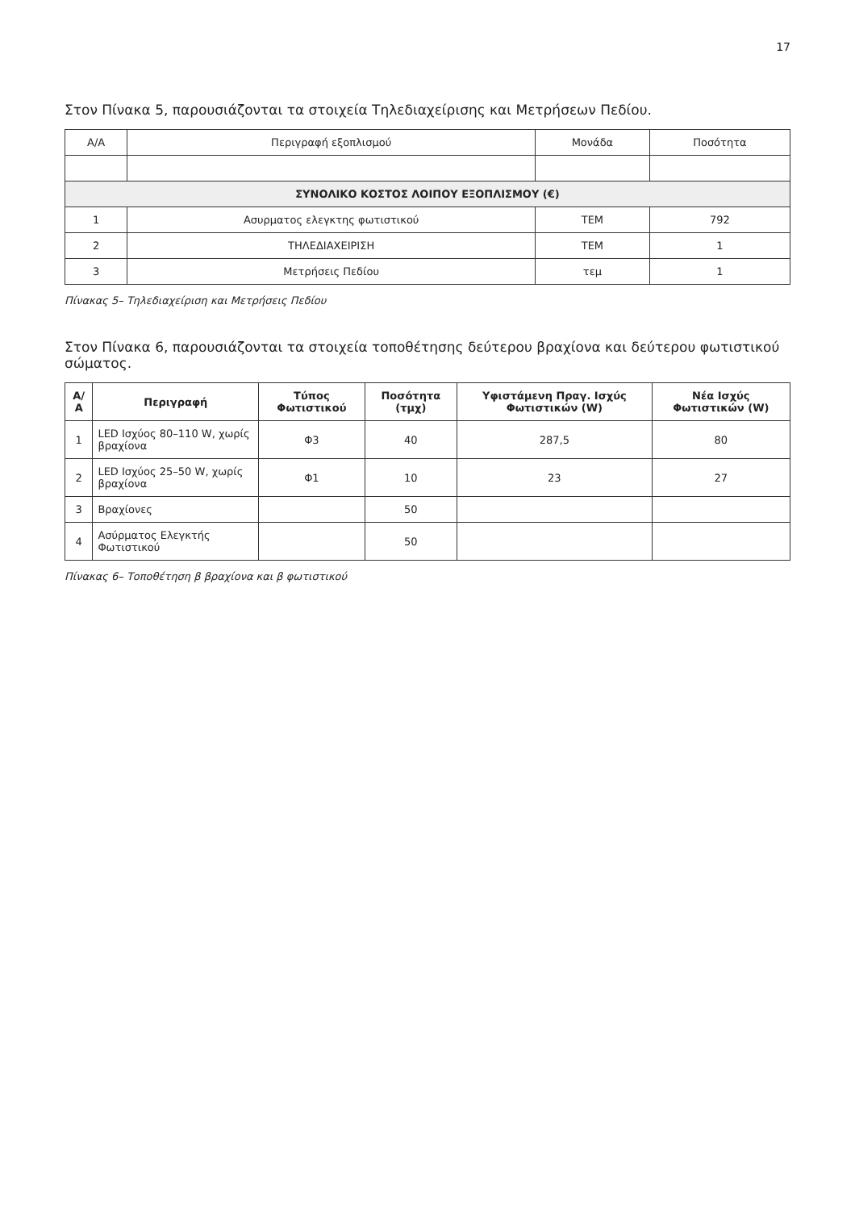17
Στον Πίνακα 5, παρουσιάζονται τα στοιχεία Τηλεδιαχείρισης και Μετρήσεων Πεδίου.
| Α/Α | Περιγραφή εξοπλισμού | Μονάδα | Ποσότητα |
| ΣΥΝΟΛΙΚΟ ΚΟΣΤΟΣ ΛΟΙΠΟΥ ΕΞΟΠΛΙΣΜΟΥ (€) | | | |
| 1 | Ασυρματος ελεγκτης φωτιστικού | ΤΕΜ | 792 |
| 2 | ΤΗΛΕΔΙΑΧΕΙΡΙΣΗ | ΤΕΜ | 1 |
| 3 | Μετρήσεις Πεδίου | τεμ | 1 |
Πίνακας 5– Τηλεδιαχείριση και Μετρήσεις Πεδίου
Στον Πίνακα 6, παρουσιάζονται τα στοιχεία τοποθέτησης δεύτερου βραχίονα και δεύτερου φωτιστικού σώματος.
| Α/Α | Περιγραφή | Τύπος Φωτιστικού | Ποσότητα (τμχ) | Υφιστάμενη Πραγ. Ισχύς Φωτιστικών (W) | Νέα Ισχύς Φωτιστικών (W) |
| --- | --- | --- | --- | --- | --- |
| 1 | LED Ισχύος 80–110 W, χωρίς βραχίονα | Φ3 | 40 | 287,5 | 80 |
| 2 | LED Ισχύος 25–50 W, χωρίς βραχίονα | Φ1 | 10 | 23 | 27 |
| 3 | Βραχίονες | | 50 | | |
| 4 | Ασύρματος Ελεγκτής Φωτιστικού | | 50 | | |
Πίνακας 6– Τοποθέτηση β βραχίονα και β φωτιστικού